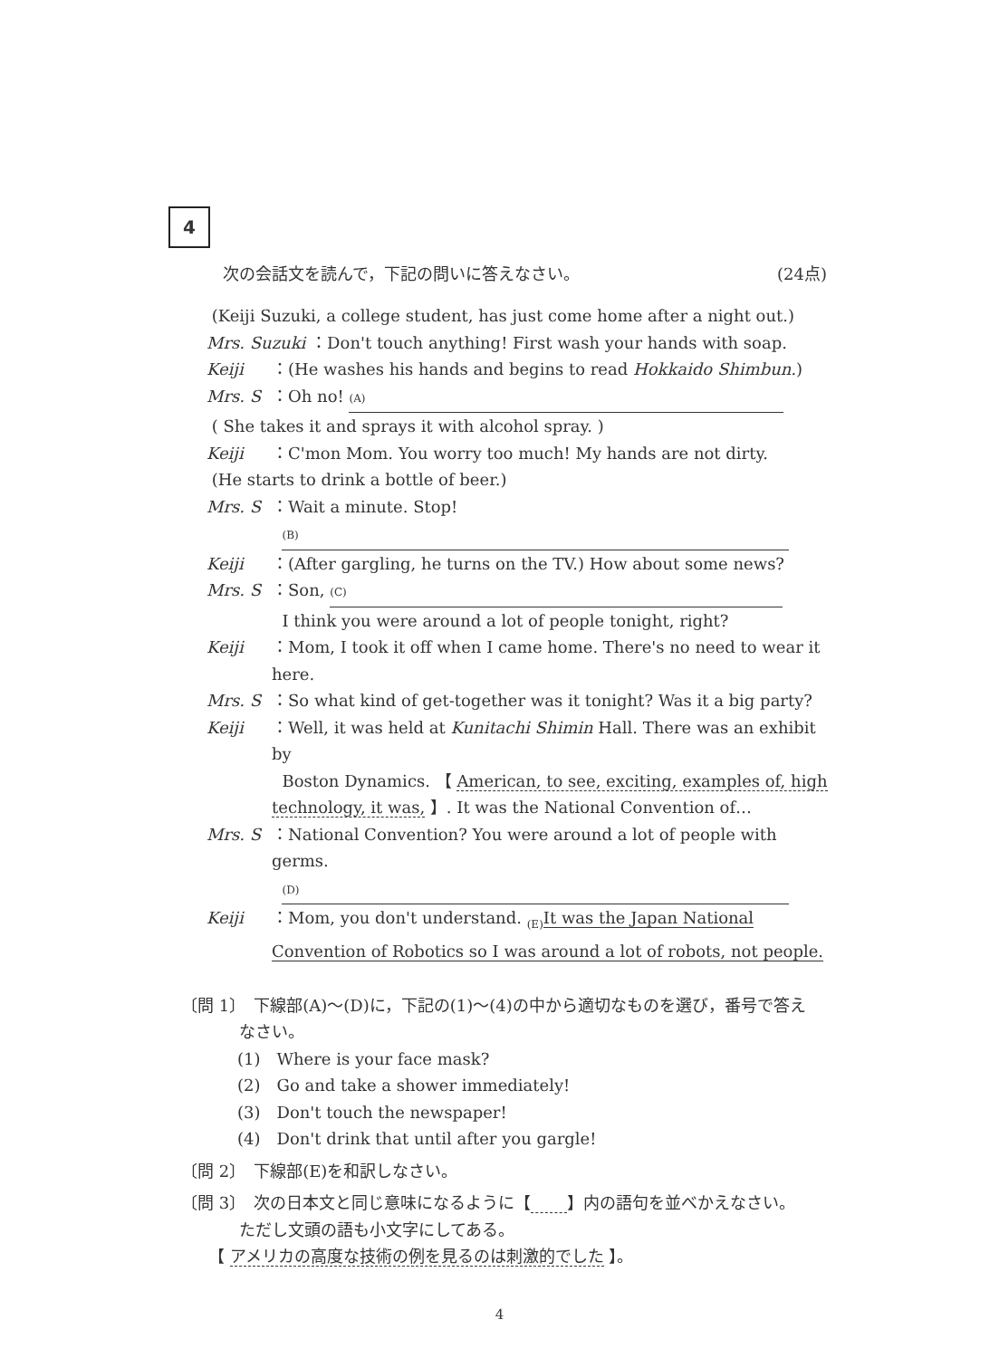4
次の会話文を読んで，下記の問いに答えなさい。 (24点)
(Keiji Suzuki, a college student, has just come home after a night out.)
Mrs. Suzuki ：Don't touch anything! First wash your hands with soap.
Keiji ：(He washes his hands and begins to read Hokkaido Shimbun.)
Mrs. S ：Oh no! (A)
( She takes it and sprays it with alcohol spray. )
Keiji ：C'mon Mom. You worry too much! My hands are not dirty.
(He starts to drink a bottle of beer.)
Mrs. S ：Wait a minute. Stop!
(B)
Keiji ：(After gargling, he turns on the TV.) How about some news?
Mrs. S ：Son, (C)
I think you were around a lot of people tonight, right?
Keiji ：Mom, I took it off when I came home. There's no need to wear it here.
Mrs. S ：So what kind of get-together was it tonight? Was it a big party?
Keiji ：Well, it was held at Kunitachi Shimin Hall. There was an exhibit by
Boston Dynamics. 【 American, to see, exciting, examples of, high technology, it was, 】. It was the National Convention of…
Mrs. S ：National Convention? You were around a lot of people with germs.
(D)
Keiji ：Mom, you don't understand. <sub>(E)</sub>It was the Japan National Convention of Robotics so I was around a lot of robots, not people.
〔問 1〕　下線部(A)～(D)に，下記の(1)～(4)の中から適切なものを選び，番号で答え
なさい。
(1)　Where is your face mask?
(2)　Go and take a shower immediately!
(3)　Don't touch the newspaper!
(4)　Don't drink that until after you gargle!
〔問 2〕　下線部(E)を和訳しなさい。
〔問 3〕　次の日本文と同じ意味になるように【 】内の語句を並べかえなさい。
ただし文頭の語も小文字にしてある。
【 アメリカの高度な技術の例を見るのは刺激的でした 】。
4